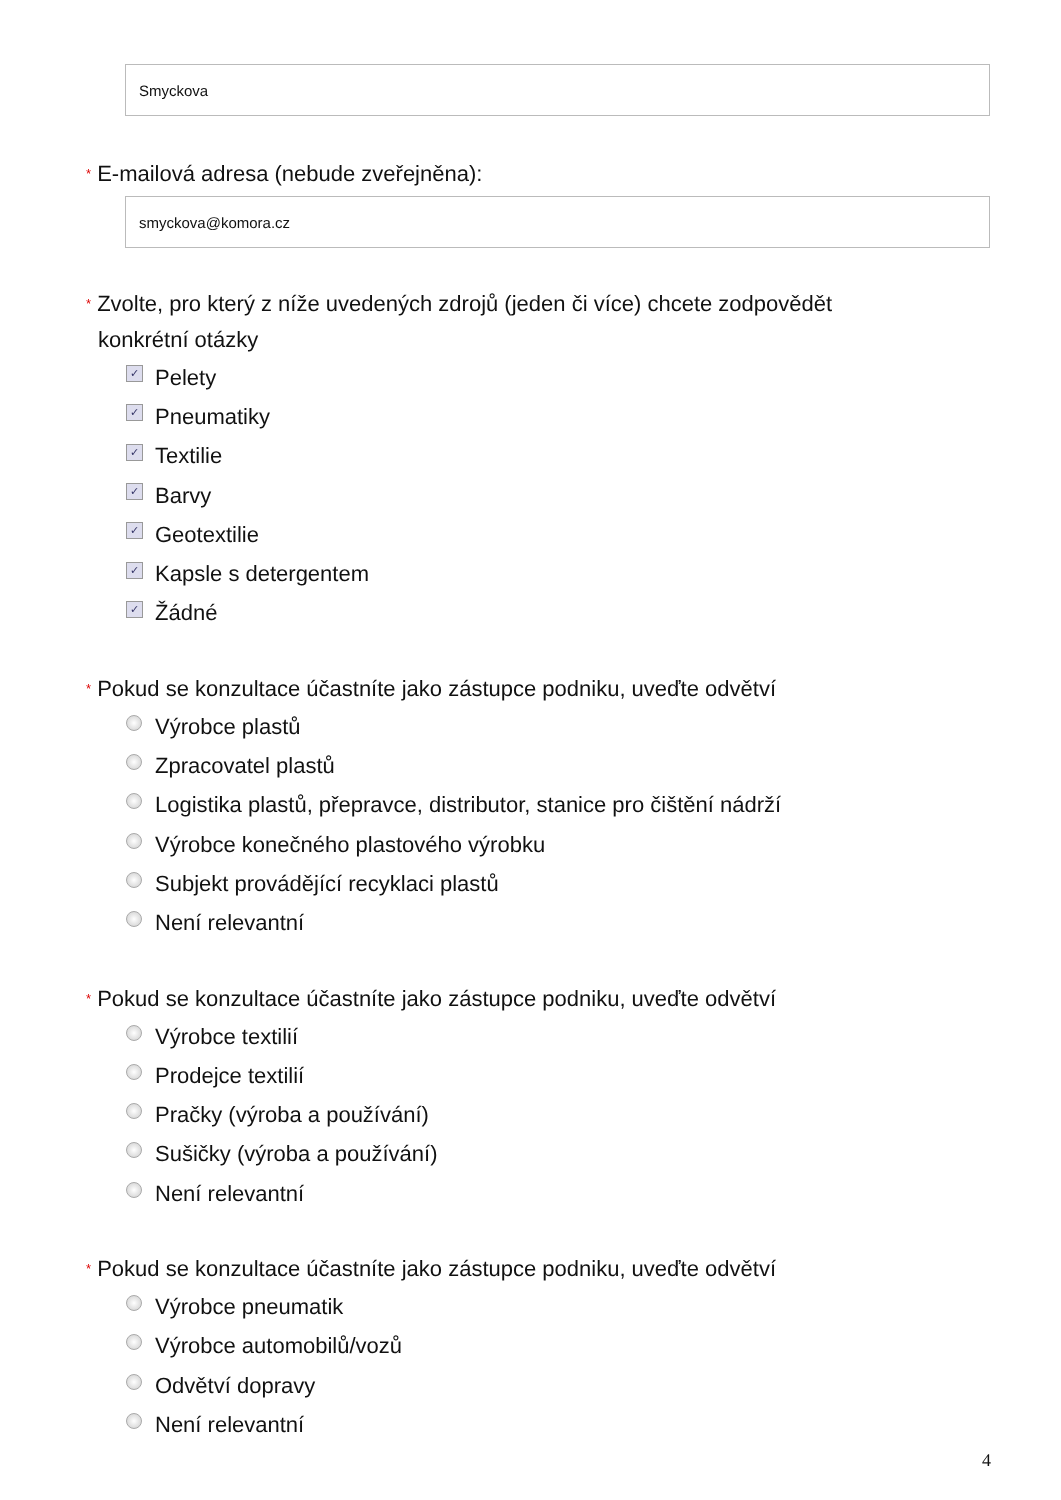Smyckova
* E-mailová adresa (nebude zveřejněna):
smyckova@komora.cz
* Zvolte, pro který z níže uvedených zdrojů (jeden či více) chcete zodpovědět konkrétní otázky
✓ Pelety
✓ Pneumatiky
✓ Textilie
✓ Barvy
✓ Geotextilie
✓ Kapsle s detergentem
✓ Žádné
* Pokud se konzultace účastníte jako zástupce podniku, uveďte odvětví
Výrobce plastů
Zpracovatel plastů
Logistika plastů, přepravce, distributor, stanice pro čištění nádrží
Výrobce konečného plastového výrobku
Subjekt provádějící recyklaci plastů
Není relevantní
* Pokud se konzultace účastníte jako zástupce podniku, uveďte odvětví
Výrobce textilií
Prodejce textilií
Pračky (výroba a používání)
Sušičky (výroba a používání)
Není relevantní
* Pokud se konzultace účastníte jako zástupce podniku, uveďte odvětví
Výrobce pneumatik
Výrobce automobilů/vozů
Odvětví dopravy
Není relevantní
4